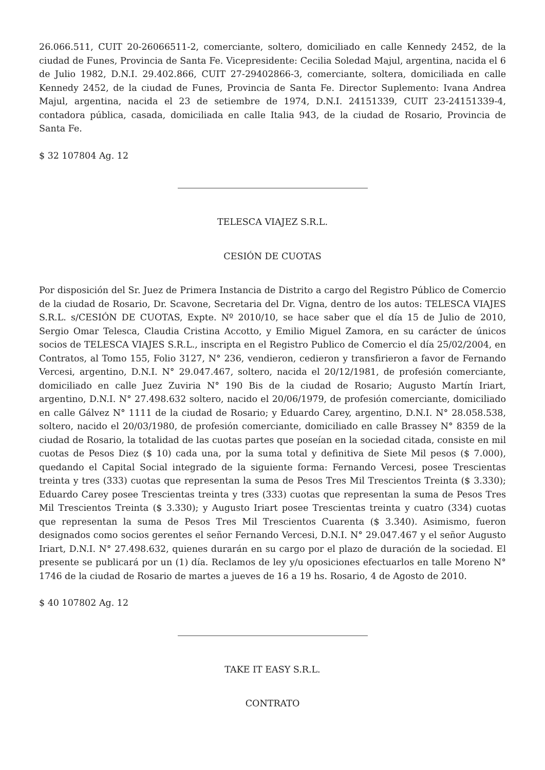26.066.511, CUIT 20-26066511-2, comerciante, soltero, domiciliado en calle Kennedy 2452, de la ciudad de Funes, Provincia de Santa Fe. Vicepresidente: Cecilia Soledad Majul, argentina, nacida el 6 de Julio 1982, D.N.I. 29.402.866, CUIT 27-29402866-3, comerciante, soltera, domiciliada en calle Kennedy 2452, de la ciudad de Funes, Provincia de Santa Fe. Director Suplemento: Ivana Andrea Majul, argentina, nacida el 23 de setiembre de 1974, D.N.I. 24151339, CUIT 23-24151339-4, contadora pública, casada, domiciliada en calle Italia 943, de la ciudad de Rosario, Provincia de Santa Fe.
$ 32 107804 Ag. 12
TELESCA VIAJEZ S.R.L.
CESIÓN DE CUOTAS
Por disposición del Sr. Juez de Primera Instancia de Distrito a cargo del Registro Público de Comercio de la ciudad de Rosario, Dr. Scavone, Secretaria del Dr. Vigna, dentro de los autos: TELESCA VIAJES S.R.L. s/CESIÓN DE CUOTAS, Expte. Nº 2010/10, se hace saber que el día 15 de Julio de 2010, Sergio Omar Telesca, Claudia Cristina Accotto, y Emilio Miguel Zamora, en su carácter de únicos socios de TELESCA VIAJES S.R.L., inscripta en el Registro Publico de Comercio el día 25/02/2004, en Contratos, al Tomo 155, Folio 3127, N° 236, vendieron, cedieron y transfirieron a favor de Fernando Vercesi, argentino, D.N.I. N° 29.047.467, soltero, nacida el 20/12/1981, de profesión comerciante, domiciliado en calle Juez Zuviria N° 190 Bis de la ciudad de Rosario; Augusto Martín Iriart, argentino, D.N.I. N° 27.498.632 soltero, nacido el 20/06/1979, de profesión comerciante, domiciliado en calle Gálvez N° 1111 de la ciudad de Rosario; y Eduardo Carey, argentino, D.N.I. N° 28.058.538, soltero, nacido el 20/03/1980, de profesión comerciante, domiciliado en calle Brassey N° 8359 de la ciudad de Rosario, la totalidad de las cuotas partes que poseían en la sociedad citada, consiste en mil cuotas de Pesos Diez ($ 10) cada una, por la suma total y definitiva de Siete Mil pesos ($ 7.000), quedando el Capital Social integrado de la siguiente forma: Fernando Vercesi, posee Trescientas treinta y tres (333) cuotas que representan la suma de Pesos Tres Mil Trescientos Treinta ($ 3.330); Eduardo Carey posee Trescientas treinta y tres (333) cuotas que representan la suma de Pesos Tres Mil Trescientos Treinta ($ 3.330); y Augusto Iriart posee Trescientas treinta y cuatro (334) cuotas que representan la suma de Pesos Tres Mil Trescientos Cuarenta ($ 3.340). Asimismo, fueron designados como socios gerentes el señor Fernando Vercesi, D.N.I. N° 29.047.467 y el señor Augusto Iriart, D.N.I. N° 27.498.632, quienes durarán en su cargo por el plazo de duración de la sociedad. El presente se publicará por un (1) día. Reclamos de ley y/u oposiciones efectuarlos en talle Moreno N° 1746 de la ciudad de Rosario de martes a jueves de 16 a 19 hs. Rosario, 4 de Agosto de 2010.
$ 40 107802 Ag. 12
TAKE IT EASY S.R.L.
CONTRATO